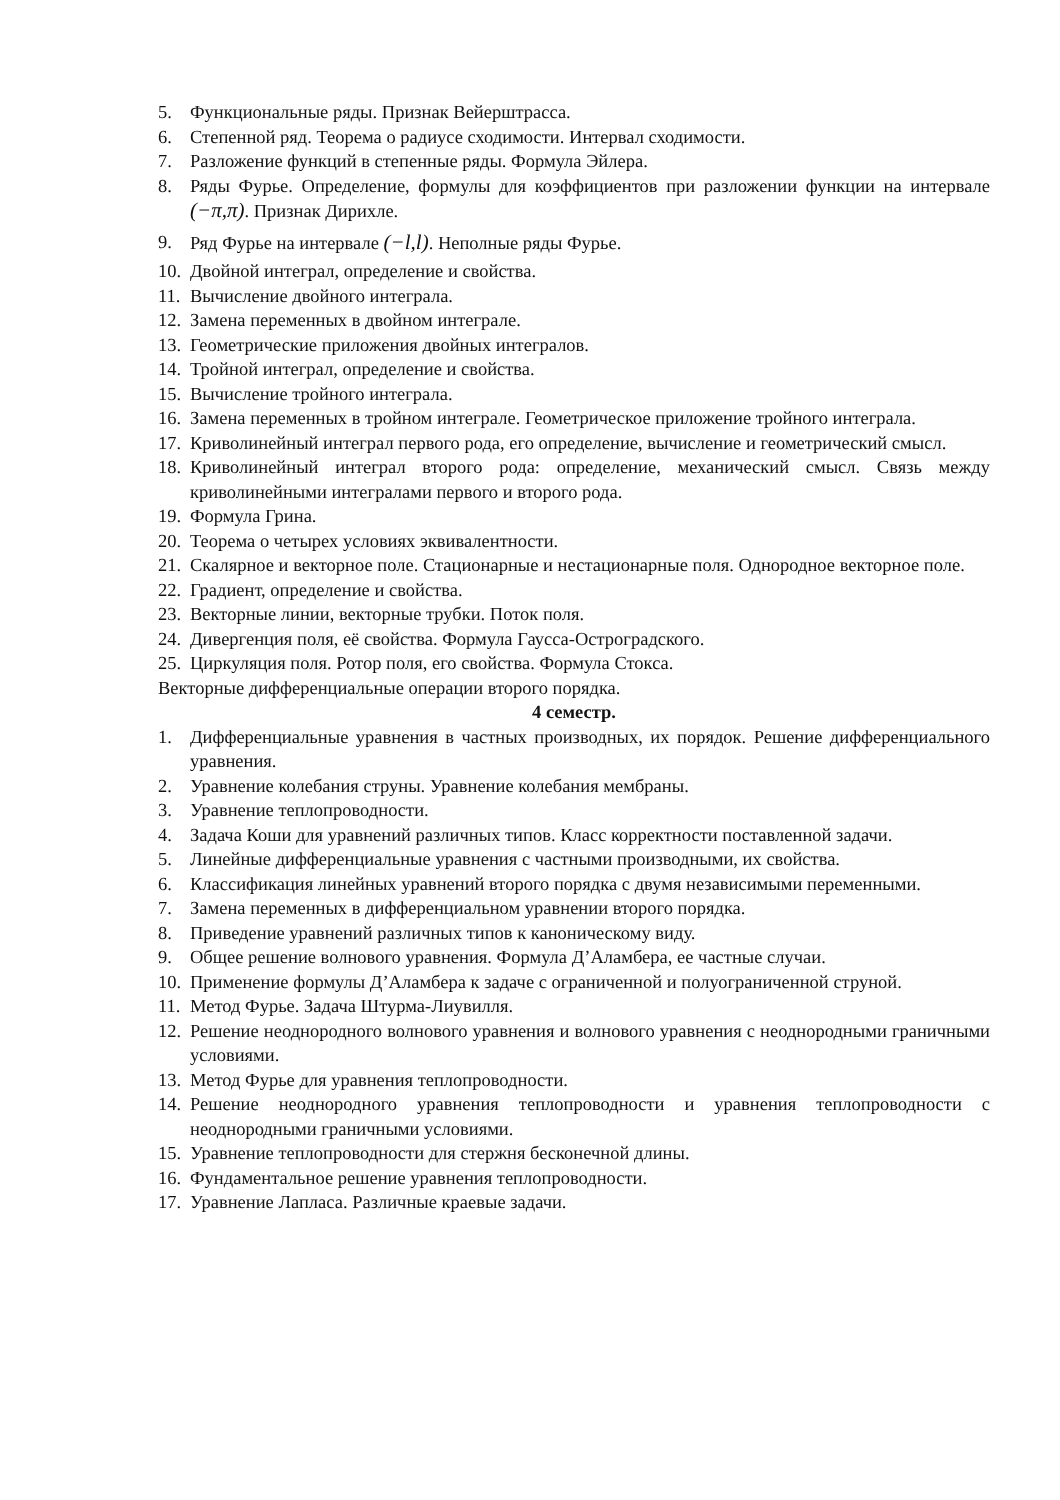5. Функциональные ряды. Признак Вейерштрасса.
6. Степенной ряд. Теорема о радиусе сходимости. Интервал сходимости.
7. Разложение функций в степенные ряды. Формула Эйлера.
8. Ряды Фурье. Определение, формулы для коэффициентов при разложении функции на интервале (−π,π). Признак Дирихле.
9. Ряд Фурье на интервале (−l,l). Неполные ряды Фурье.
10. Двойной интеграл, определение и свойства.
11. Вычисление двойного интеграла.
12. Замена переменных в двойном интеграле.
13. Геометрические приложения двойных интегралов.
14. Тройной интеграл, определение и свойства.
15. Вычисление тройного интеграла.
16. Замена переменных в тройном интеграле. Геометрическое приложение тройного интеграла.
17. Криволинейный интеграл первого рода, его определение, вычисление и геометрический смысл.
18. Криволинейный интеграл второго рода: определение, механический смысл. Связь между криволинейными интегралами первого и второго рода.
19. Формула Грина.
20. Теорема о четырех условиях эквивалентности.
21. Скалярное и векторное поле. Стационарные и нестационарные поля. Однородное векторное поле.
22. Градиент, определение и свойства.
23. Векторные линии, векторные трубки. Поток поля.
24. Дивергенция поля, её свойства. Формула Гаусса-Остроградского.
25. Циркуляция поля. Ротор поля, его свойства. Формула Стокса.
Векторные дифференциальные операции второго порядка.
4 семестр.
1. Дифференциальные уравнения в частных производных, их порядок. Решение дифференциального уравнения.
2. Уравнение колебания струны. Уравнение колебания мембраны.
3. Уравнение теплопроводности.
4. Задача Коши для уравнений различных типов. Класс корректности поставленной задачи.
5. Линейные дифференциальные уравнения с частными производными, их свойства.
6. Классификация линейных уравнений второго порядка с двумя независимыми переменными.
7. Замена переменных в дифференциальном уравнении второго порядка.
8. Приведение уравнений различных типов к каноническому виду.
9. Общее решение волнового уравнения. Формула Д’Аламбера, ее частные случаи.
10. Применение формулы Д’Аламбера к задаче с ограниченной и полуограниченной струной.
11. Метод Фурье. Задача Штурма-Лиувилля.
12. Решение неоднородного волнового уравнения и волнового уравнения с неоднородными граничными условиями.
13. Метод Фурье для уравнения теплопроводности.
14. Решение неоднородного уравнения теплопроводности и уравнения теплопроводности с неоднородными граничными условиями.
15. Уравнение теплопроводности для стержня бесконечной длины.
16. Фундаментальное решение уравнения теплопроводности.
17. Уравнение Лапласа. Различные краевые задачи.